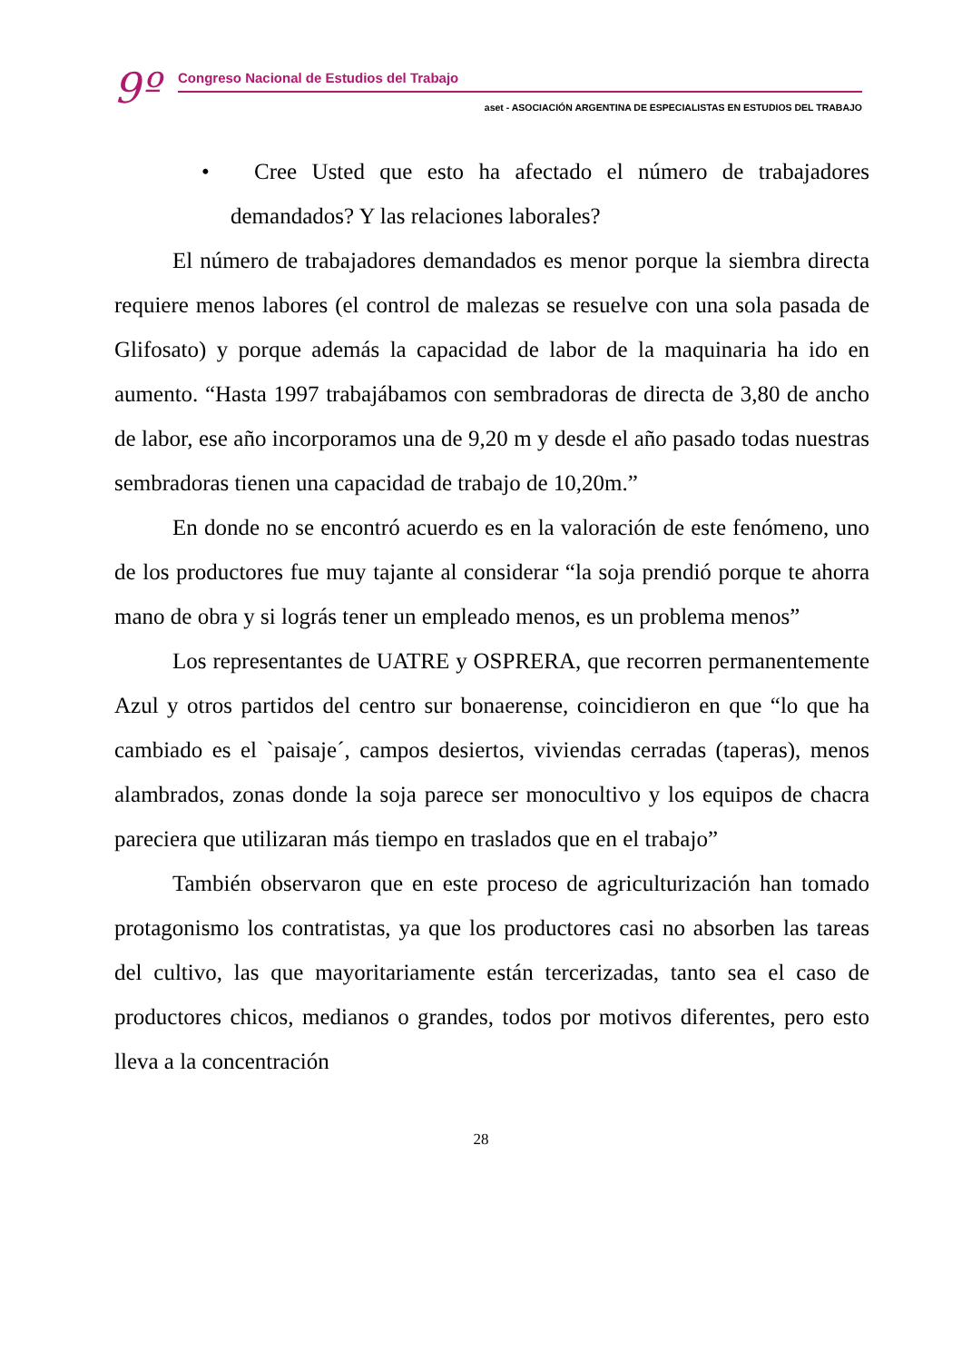9º
Congreso Nacional de Estudios del Trabajo
aset - ASOCIACIÓN ARGENTINA DE ESPECIALISTAS EN ESTUDIOS DEL TRABAJO
• Cree Usted que esto ha afectado el número de trabajadores demandados? Y las relaciones laborales?
El número de trabajadores demandados es menor porque la siembra directa requiere menos labores (el control de malezas se resuelve con una sola pasada de Glifosato) y porque además la capacidad de labor de la maquinaria ha ido en aumento. “Hasta 1997 trabajábamos con sembradoras de directa de 3,80 de ancho de labor, ese año incorporamos una de 9,20 m y desde el año pasado todas nuestras sembradoras tienen una capacidad de trabajo de 10,20m.”
En donde no se encontró acuerdo es en la valoración de este fenómeno, uno de los productores fue muy tajante al considerar “la soja prendió porque te ahorra mano de obra y si lográs tener un empleado menos, es un problema menos”
Los representantes de UATRE y OSPRERA, que recorren permanentemente Azul y otros partidos del centro sur bonaerense, coincidieron en que “lo que ha cambiado es el `paisaje´, campos desiertos, viviendas cerradas (taperas), menos alambrados, zonas donde la soja parece ser monocultivo y los equipos de chacra pareciera que utilizaran más tiempo en traslados que en el trabajo”
También observaron que en este proceso de agriculturización han tomado protagonismo los contratistas, ya que los productores casi no absorben las tareas del cultivo, las que mayoritariamente están tercerizadas, tanto sea el caso de productores chicos, medianos o grandes, todos por motivos diferentes, pero esto lleva a la concentración
28